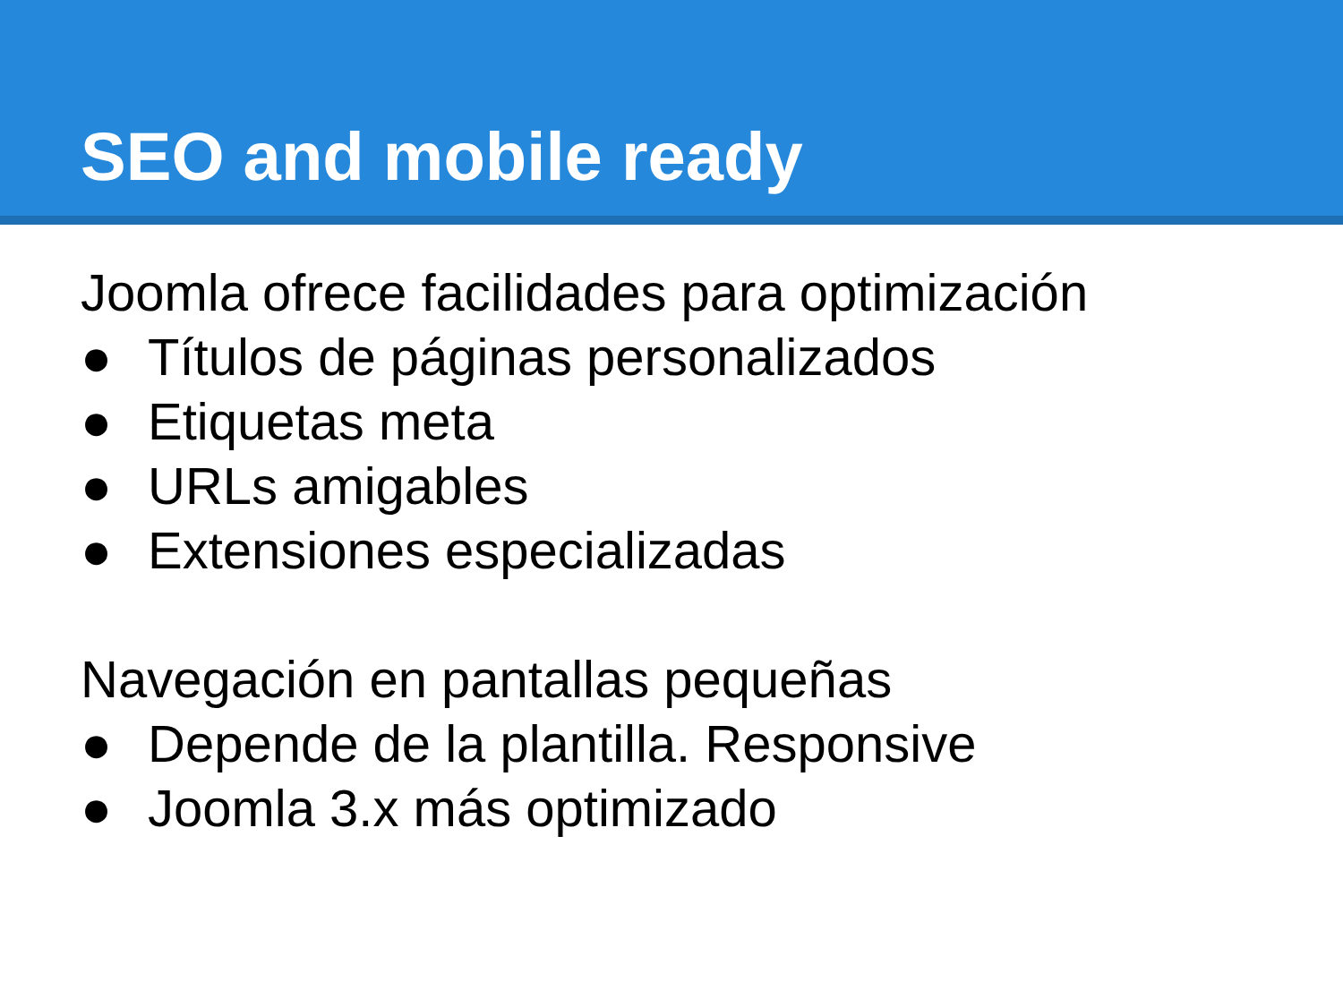SEO and mobile ready
Joomla ofrece facilidades para optimización
● Títulos de páginas personalizados
● Etiquetas meta
● URLs amigables
● Extensiones especializadas
Navegación en pantallas pequeñas
● Depende de la plantilla. Responsive
● Joomla 3.x más optimizado